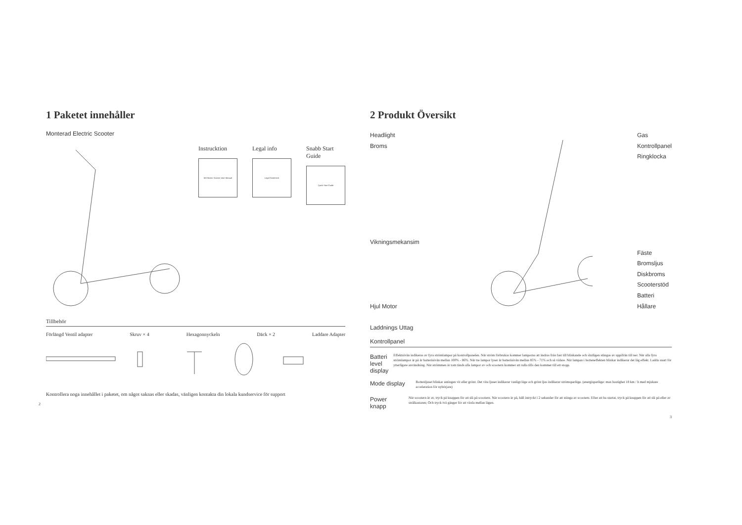1 Paketet innehåller
Monterad Electric Scooter
Instrucktion
Mi Electric Scooter User Manual
Legal info
Legal Statement
Snabb Start Guide
Quick Start Guide
Tillbehör
Förlängd Ventil adapter Skruv × 4 Hexagonnyckeln Däck × 2 Laddare Adapter
Kontrollera noga innehållet i paketet, om något saknas eller skadas, vänligen kontakta din lokala kundservice för support
2
2 Produkt Översikt
Headlight
Broms
Vikningsmekansim
Hjul Motor
Laddnings Uttag
Gas
Kontrollpanel
Ringklocka
Fäste
Bromsljus
Diskbroms
Scooterstöd
Batteri
Hållare
Kontrollpanel
Batteri level display
Effektnivån indikeras av fyra strömlampor på kontrollpanelen. När ström förbrukas kommer lamporna att ändras från fast till blinkande och slutligen stängas av uppifrån till ner. När alla fyra strömlampor är på är batterinivån mellan 100% - 86%. När tre lampor lyser är batterinivån mellan 85% - 71% och så vidare. När lampan i botteneffekten blinkar indikerar det låg effekt. Ladda snart för ytterligare användning. När strömmen är tom tänds alla lampor av och scootern kommer att rulla tills den kommer till ett stopp.
Mode display
Bottenljuset blinkar antingen vit eller grönt. Det vita ljuset indikerar vanligt läge och grönt ljus indikerar strömsparläge. (energisparläge: max hastighet 18 km / h med mjukare acceleration för nybörjare)
Power knapp
När scootern är av, tryck på knappen för att slå på scootern. När scootern är på, håll intryckt i 2 sekunder för att stänga av scootern. Efter att ha startat, tryck på knappen för att slå på eller av strålkastaren; Och tryck två gånger för att växla mellan lägen.
3